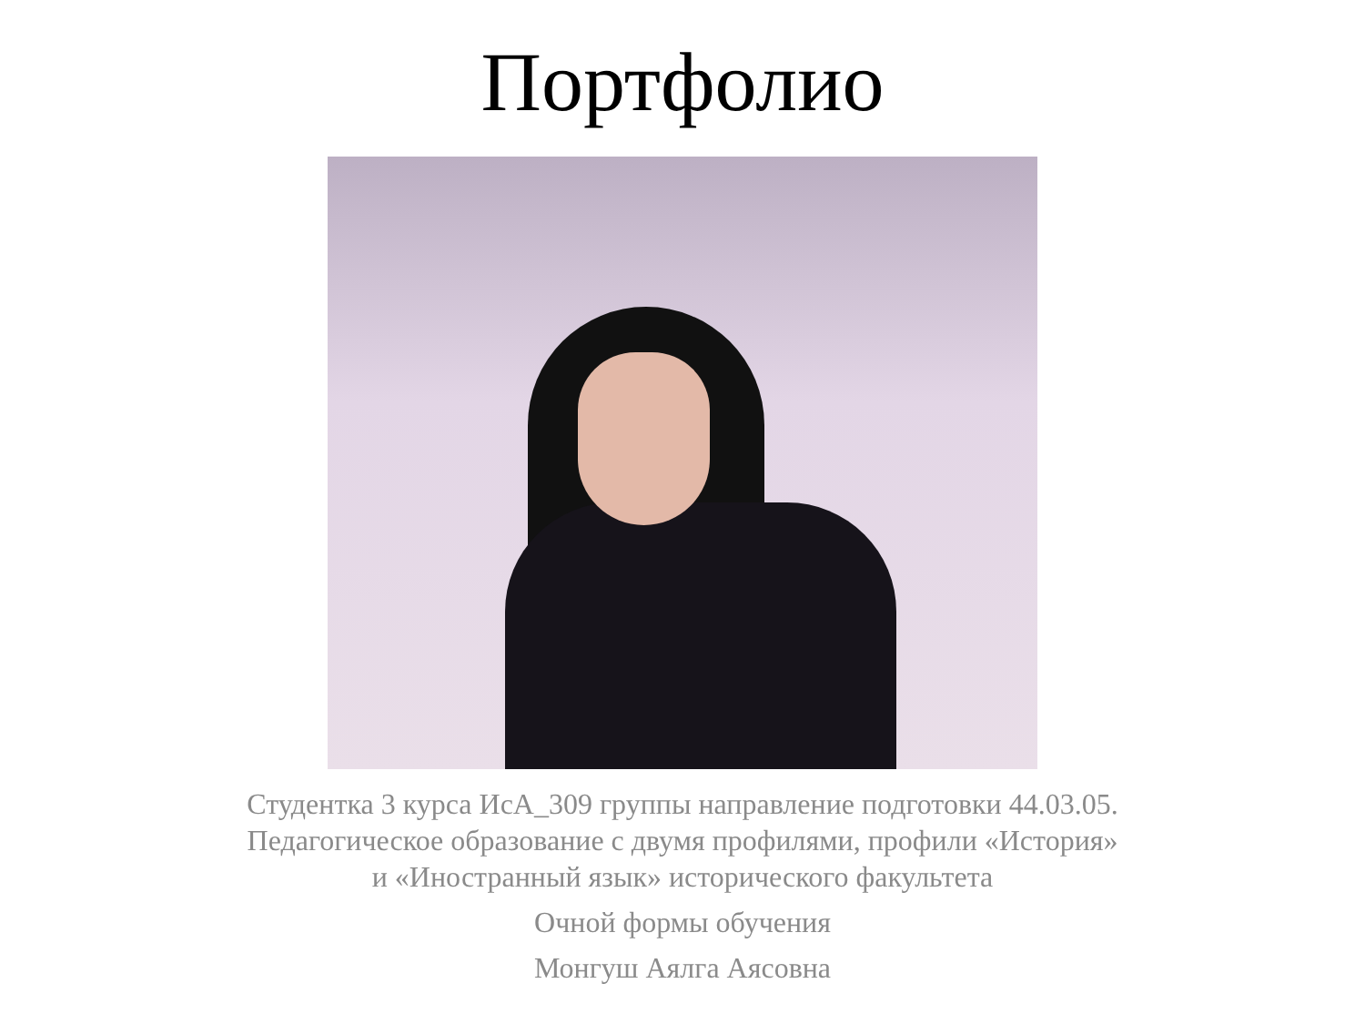Портфолио
Студентка 3 курса ИсА_309 группы направление подготовки 44.03.05.
Педагогическое образование с двумя профилями, профили «История»
и «Иностранный язык» исторического факультета
Очной формы обучения
Монгуш Аялга Аясовна